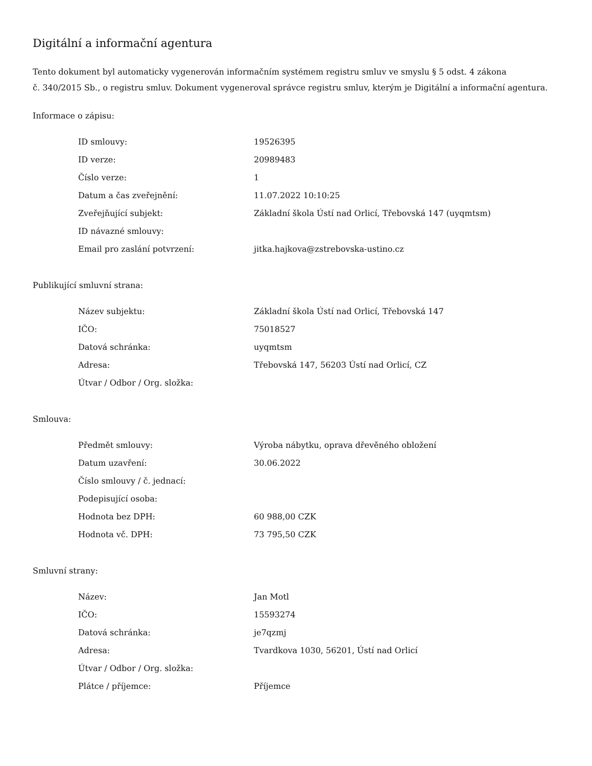Digitální a informační agentura
Tento dokument byl automaticky vygenerován informačním systémem registru smluv ve smyslu § 5 odst. 4 zákona
č. 340/2015 Sb., o registru smluv. Dokument vygeneroval správce registru smluv, kterým je Digitální a informační agentura.
Informace o zápisu:
| ID smlouvy: | 19526395 |
| ID verze: | 20989483 |
| Číslo verze: | 1 |
| Datum a čas zveřejnění: | 11.07.2022 10:10:25 |
| Zveřejňující subjekt: | Základní škola Ústí nad Orlicí, Třebovská 147 (uyqmtsm) |
| ID návazné smlouvy: | |
| Email pro zaslání potvrzení: | jitka.hajkova@zstrebovska-ustino.cz |
Publikující smluvní strana:
| Název subjektu: | Základní škola Ústí nad Orlicí, Třebovská 147 |
| IČO: | 75018527 |
| Datová schránka: | uyqmtsm |
| Adresa: | Třebovská 147, 56203 Ústí nad Orlicí, CZ |
| Útvar / Odbor / Org. složka: | |
Smlouva:
| Předmět smlouvy: | Výroba nábytku, oprava dřevěného obložení |
| Datum uzavření: | 30.06.2022 |
| Číslo smlouvy / č. jednací: | |
| Podepisující osoba: | |
| Hodnota bez DPH: | 60 988,00 CZK |
| Hodnota vč. DPH: | 73 795,50 CZK |
Smluvní strany:
| Název: | Jan Motl |
| IČO: | 15593274 |
| Datová schránka: | je7qzmj |
| Adresa: | Tvardkova 1030, 56201, Ústí nad Orlicí |
| Útvar / Odbor / Org. složka: | |
| Plátce / příjemce: | Příjemce |